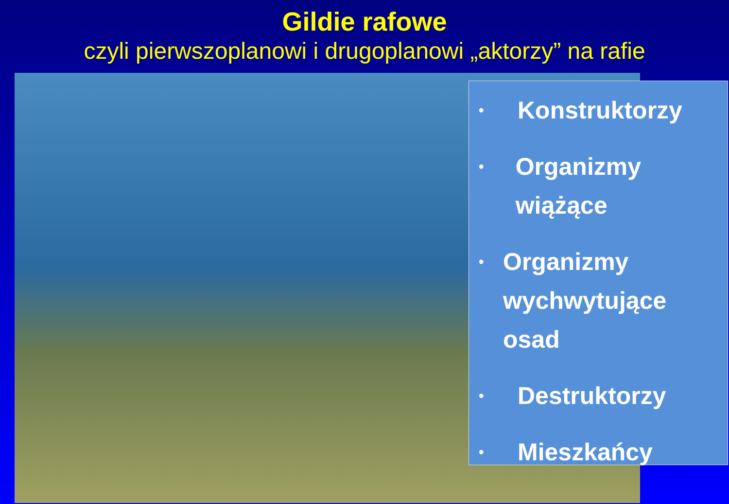Gildie rafowe
czyli pierwszoplanowi i drugoplanowi „aktorzy” na rafie
• Konstruktorzy
• Organizmy wiążące
• Organizmy wychwytujące osad
• Destruktorzy
• Mieszkańcy